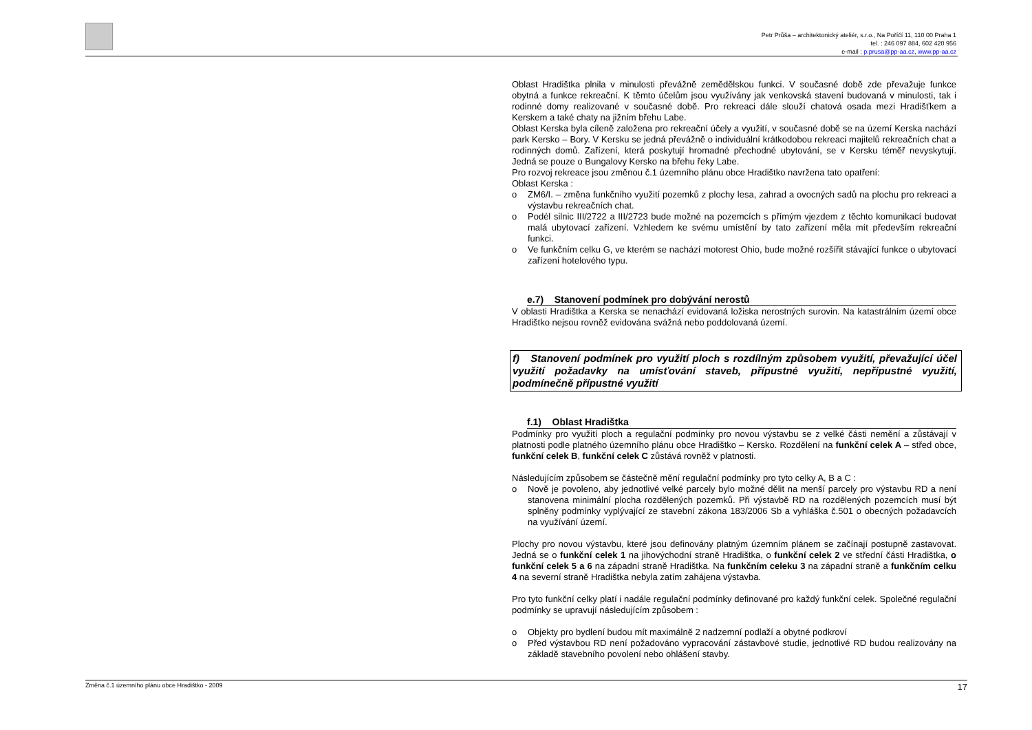Petr Průša – architektonický ateliér, s.r.o., Na Poříčí 11, 110 00 Praha 1
tel. : 246 097 884, 602 420 956
e-mail : p.prusa@pp-aa.cz, www.pp-aa.cz
Oblast Hradištka plnila v minulosti převážně zemědělskou funkci. V současné době zde převažuje funkce obytná a funkce rekreační. K těmto účelům jsou využívány jak venkovská stavení budovaná v minulosti, tak i rodinné domy realizované v současné době. Pro rekreaci dále slouží chatová osada mezi Hradišťkem a Kerskem a také chaty na jižním břehu Labe.
Oblast Kerska byla cíleně založena pro rekreační účely a využití, v současné době se na území Kerska nachází park Kersko – Bory. V Kersku se jedná převážně o individuální krátkodobou rekreaci majitelů rekreačních chat a rodinných domů. Zařízení, která poskytují hromadné přechodné ubytování, se v Kersku téměř nevyskytují. Jedná se pouze o Bungalovy Kersko na břehu řeky Labe.
Pro rozvoj rekreace jsou změnou č.1 územního plánu obce Hradištko navržena tato opatření:
Oblast Kerska :
o ZM6/I. – změna funkčního využití pozemků z plochy lesa, zahrad a ovocných sadů na plochu pro rekreaci a výstavbu rekreačních chat.
o Podél silnic III/2722 a III/2723 bude možné na pozemcích s přímým vjezdem z těchto komunikací budovat malá ubytovací zařízení. Vzhledem ke svému umístění by tato zařízení měla mít především rekreační funkci.
o Ve funkčním celku G, ve kterém se nachází motorest Ohio, bude možné rozšířit stávající funkce o ubytovací zařízení hotelového typu.
e.7) Stanovení podmínek pro dobývání nerostů
V oblasti Hradištka a Kerska se nenachází evidovaná ložiska nerostných surovin. Na katastrálním území obce Hradištko nejsou rovněž evidována svážná nebo poddolovaná území.
f) Stanovení podmínek pro využití ploch s rozdílným způsobem využití, převažující účel využití požadavky na umísťování staveb, přípustné využití, nepřípustné využití, podmínečně přípustné využití
f.1) Oblast Hradištka
Podmínky pro využití ploch a regulační podmínky pro novou výstavbu se z velké části nemění a zůstávají v platnosti podle platného územního plánu obce Hradištko – Kersko. Rozdělení na funkční celek A – střed obce, funkční celek B, funkční celek C zůstává rovněž v platnosti.
Následujícím způsobem se částečně mění regulační podmínky pro tyto celky A, B a C :
o Nově je povoleno, aby jednotlivé velké parcely bylo možné dělit na menší parcely pro výstavbu RD a není stanovena minimální plocha rozdělených pozemků. Při výstavbě RD na rozdělených pozemcích musí být splněny podmínky vyplývající ze stavební zákona 183/2006 Sb a vyhláška č.501 o obecných požadavcích na využívání území.
Plochy pro novou výstavbu, které jsou definovány platným územním plánem se začínají postupně zastavovat. Jedná se o funkční celek 1 na jihovýchodní straně Hradištka, o funkční celek 2 ve střední části Hradištka, o funkční celek 5 a 6 na západní straně Hradištka. Na funkčním celeku 3 na západní straně a funkčním celku 4 na severní straně Hradištka nebyla zatím zahájena výstavba.
Pro tyto funkční celky platí i nadále regulační podmínky definované pro každý funkční celek. Společné regulační podmínky se upravují následujícím způsobem :
o Objekty pro bydlení budou mít maximálně 2 nadzemní podlaží a obytné podkroví
o Před výstavbou RD není požadováno vypracování zástavbové studie, jednotlivé RD budou realizovány na základě stavebního povolení nebo ohlášení stavby.
Změna č.1 územního plánu obce Hradištko - 2009 17